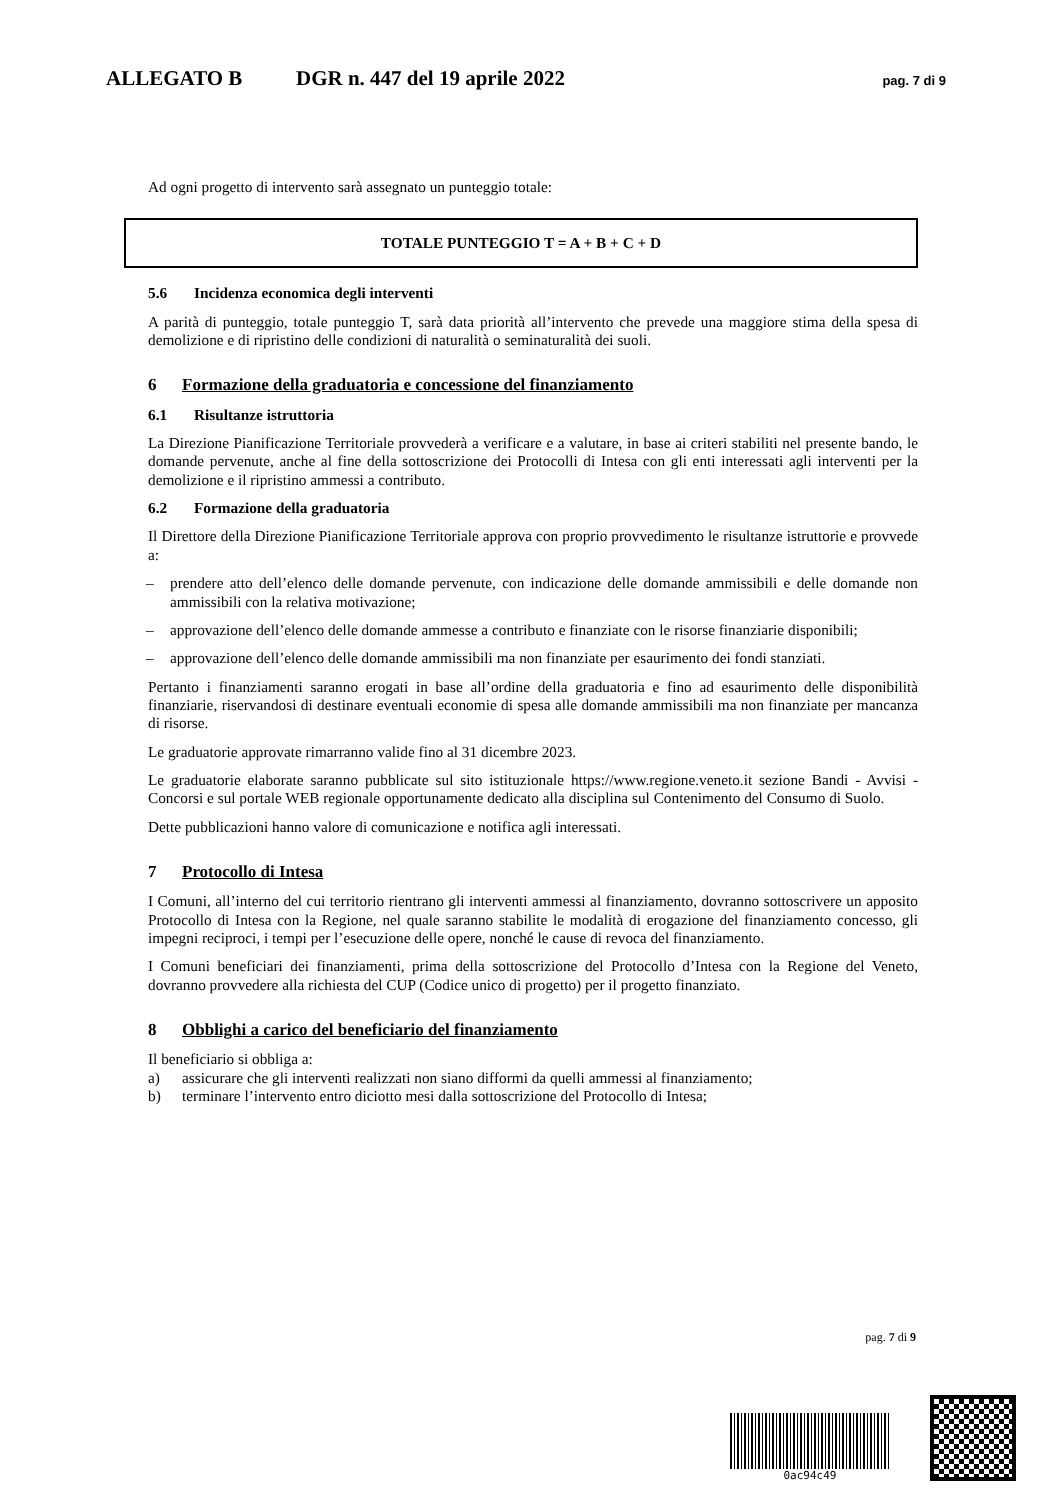ALLEGATO B DGR n. 447 del 19 aprile 2022
pag. 7 di 9
Ad ogni progetto di intervento sarà assegnato un punteggio totale:
TOTALE PUNTEGGIO T = A + B + C + D
5.6 Incidenza economica degli interventi
A parità di punteggio, totale punteggio T, sarà data priorità all’intervento che prevede una maggiore stima della spesa di demolizione e di ripristino delle condizioni di naturalità o seminaturalità dei suoli.
6 Formazione della graduatoria e concessione del finanziamento
6.1 Risultanze istruttoria
La Direzione Pianificazione Territoriale provvederà a verificare e a valutare, in base ai criteri stabiliti nel presente bando, le domande pervenute, anche al fine della sottoscrizione dei Protocolli di Intesa con gli enti interessati agli interventi per la demolizione e il ripristino ammessi a contributo.
6.2 Formazione della graduatoria
Il Direttore della Direzione Pianificazione Territoriale approva con proprio provvedimento le risultanze istruttorie e provvede a:
– prendere atto dell’elenco delle domande pervenute, con indicazione delle domande ammissibili e delle domande non ammissibili con la relativa motivazione;
– approvazione dell’elenco delle domande ammesse a contributo e finanziate con le risorse finanziarie disponibili;
– approvazione dell’elenco delle domande ammissibili ma non finanziate per esaurimento dei fondi stanziati.
Pertanto i finanziamenti saranno erogati in base all’ordine della graduatoria e fino ad esaurimento delle disponibilità finanziarie, riservandosi di destinare eventuali economie di spesa alle domande ammissibili ma non finanziate per mancanza di risorse.
Le graduatorie approvate rimarranno valide fino al 31 dicembre 2023.
Le graduatorie elaborate saranno pubblicate sul sito istituzionale https://www.regione.veneto.it sezione Bandi - Avvisi - Concorsi e sul portale WEB regionale opportunamente dedicato alla disciplina sul Contenimento del Consumo di Suolo.
Dette pubblicazioni hanno valore di comunicazione e notifica agli interessati.
7 Protocollo di Intesa
I Comuni, all’interno del cui territorio rientrano gli interventi ammessi al finanziamento, dovranno sottoscrivere un apposito Protocollo di Intesa con la Regione, nel quale saranno stabilite le modalità di erogazione del finanziamento concesso, gli impegni reciproci, i tempi per l’esecuzione delle opere, nonché le cause di revoca del finanziamento.
I Comuni beneficiari dei finanziamenti, prima della sottoscrizione del Protocollo d’Intesa con la Regione del Veneto, dovranno provvedere alla richiesta del CUP (Codice unico di progetto) per il progetto finanziato.
8 Obblighi a carico del beneficiario del finanziamento
Il beneficiario si obbliga a:
a) assicurare che gli interventi realizzati non siano difformi da quelli ammessi al finanziamento;
b) terminare l’intervento entro diciotto mesi dalla sottoscrizione del Protocollo di Intesa;
pag. 7 di 9
0ac94c49